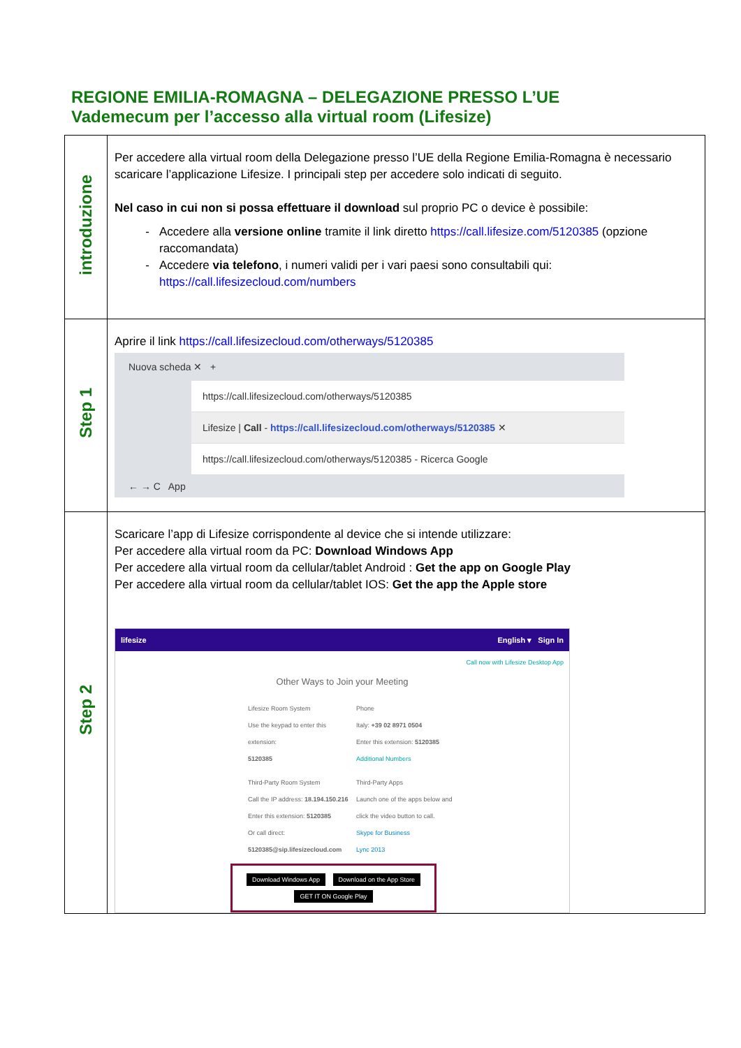REGIONE EMILIA-ROMAGNA – DELEGAZIONE PRESSO L’UE
Vademecum per l’accesso alla virtual room (Lifesize)
| introduzione | Per accedere alla virtual room della Delegazione presso l’UE della Regione Emilia-Romagna è necessario scaricare l’applicazione Lifesize. I principali step per accedere solo indicati di seguito. Nel caso in cui non si possa effettuare il download sul proprio PC o device è possibile: Accedere alla versione online tramite il link diretto https://call.lifesize.com/5120385 (opzione raccomandata) Accedere via telefono , i numeri validi per i vari paesi sono consultabili qui: https://call.lifesizecloud.com/numbers |
| Step 1 | Aprire il link https://call.lifesizecloud.com/otherways/5120385 Nuova scheda ✕ + https://call.lifesizecloud.com/otherways/5120385 Lifesize / Call - https://call.lifesizecloud.com/otherways/5120385 ✕ https://call.lifesizecloud.com/otherways/5120385 - Ricerca Google ← → C App |
| Step 2 | Scaricare l’app di Lifesize corrispondente al device che si intende utilizzare: Per accedere alla virtual room da PC: Download Windows App Per accedere alla virtual room da cellular/tablet Android : Get the app on Google Play Per accedere alla virtual room da cellular/tablet IOS: Get the app the Apple store lifesize English ▾ Sign In Call now with Lifesize Desktop App Other Ways to Join your Meeting Lifesize Room System Use the keypad to enter this extension: 5120385 Phone Italy: +39 02 8971 0504 Enter this extension: 5120385 Additional Numbers Third-Party Room System Call the IP address: 18.194.150.216 Enter this extension: 5120385 Or call direct: 5120385@sip.lifesizecloud.com Third-Party Apps Launch one of the apps below and click the video button to call. Skype for Business Lync 2013 Download Windows App Download on the App Store GET IT ON Google Play |